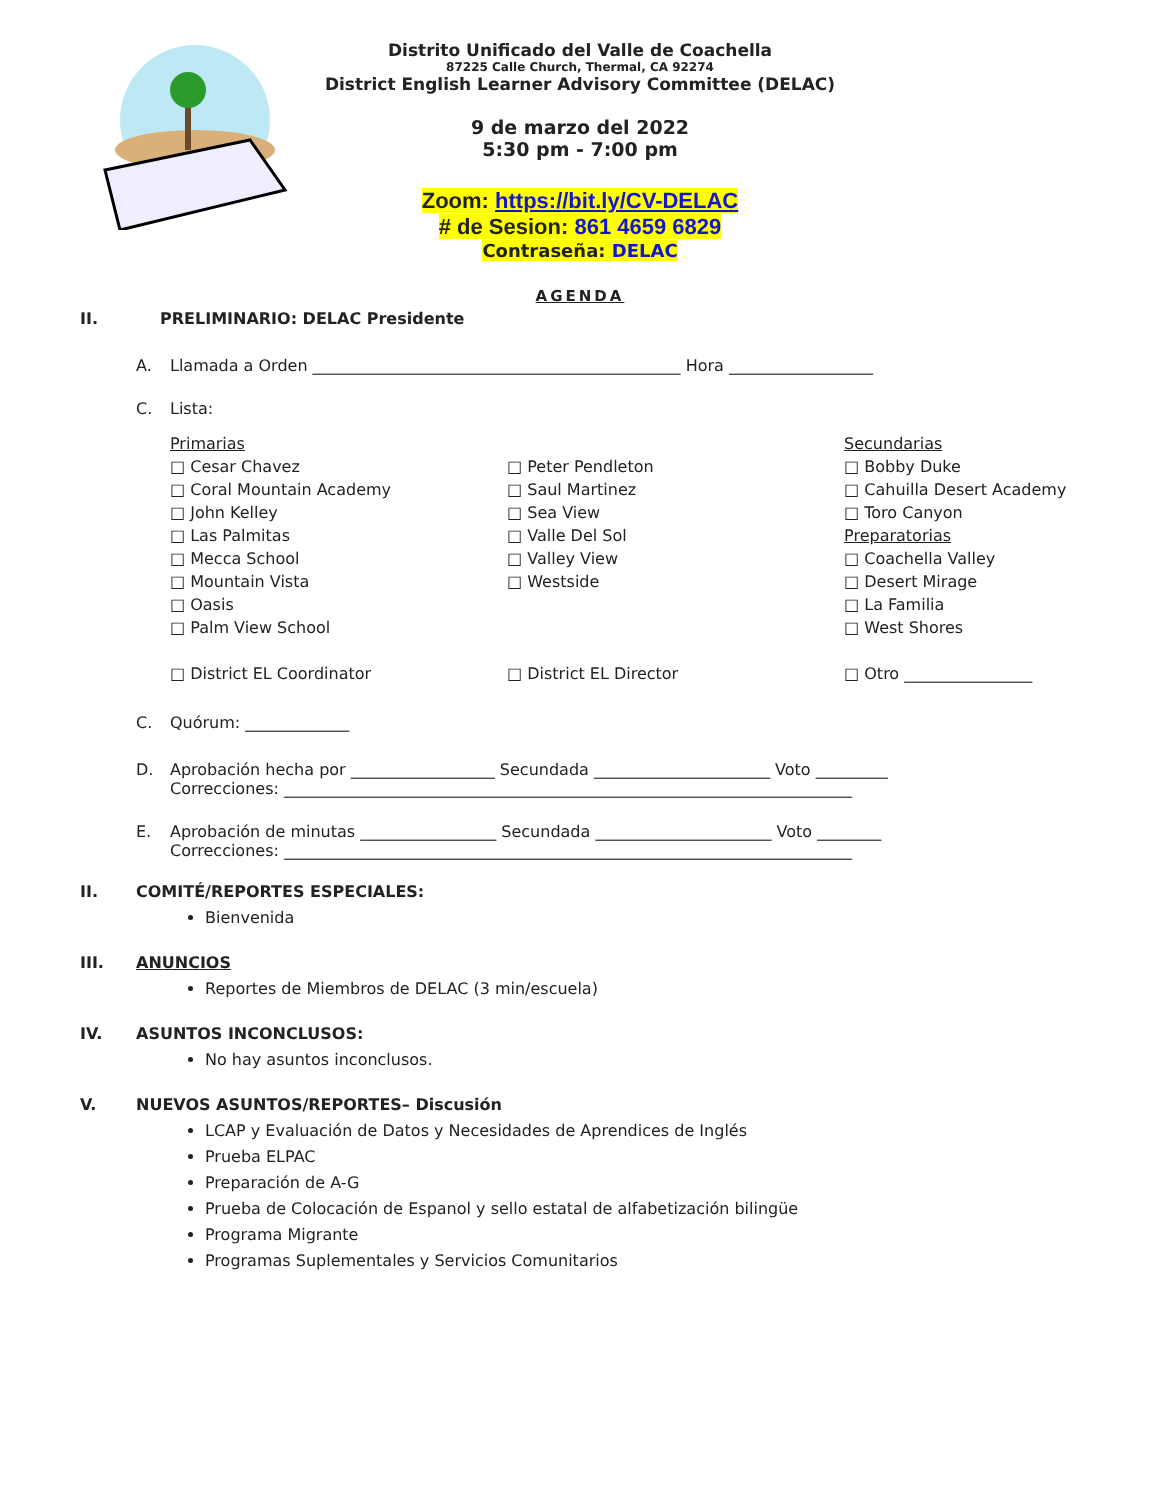Distrito Unificado del Valle de Coachella
87225 Calle Church, Thermal, CA 92274
District English Learner Advisory Committee (DELAC)
9 de marzo del 2022
5:30 pm - 7:00 pm
Zoom: https://bit.ly/CV-DELAC
# de Sesion: 861 4659 6829
Contraseña: DELAC
AGENDA
II. PRELIMINARIO: DELAC Presidente
A. Llamada a Orden ______________________________________________ Hora __________________
C. Lista:
Primarias
□ Cesar Chavez
□ Coral Mountain Academy
□ John Kelley
□ Las Palmitas
□ Mecca School
□ Mountain Vista
□ Oasis
□ Palm View School
□ District EL Coordinator
□ Peter Pendleton
□ Saul Martinez
□ Sea View
□ Valle Del Sol
□ Valley View
□ Westside
□ District EL Director
Secundarias
□ Bobby Duke
□ Cahuilla Desert Academy
□ Toro Canyon
Preparatorias
□ Coachella Valley
□ Desert Mirage
□ La Familia
□ West Shores
□ Otro ________________
C. Quórum: _____________
D. Aprobación hecha por __________________ Secundada ______________________ Voto _________
Correcciones: _______________________________________________________________________
E. Aprobación de minutas _________________ Secundada ______________________ Voto ________
Correcciones: _______________________________________________________________________
II. COMITÉ/REPORTES ESPECIALES:
Bienvenida
III. ANUNCIOS
Reportes de Miembros de DELAC (3 min/escuela)
IV. ASUNTOS INCONCLUSOS:
No hay asuntos inconclusos.
V. NUEVOS ASUNTOS/REPORTES– Discusión
LCAP y Evaluación de Datos y Necesidades de Aprendices de Inglés
Prueba ELPAC
Preparación de A-G
Prueba de Colocación de Espanol y sello estatal de alfabetización bilingüe
Programa Migrante
Programas Suplementales y Servicios Comunitarios